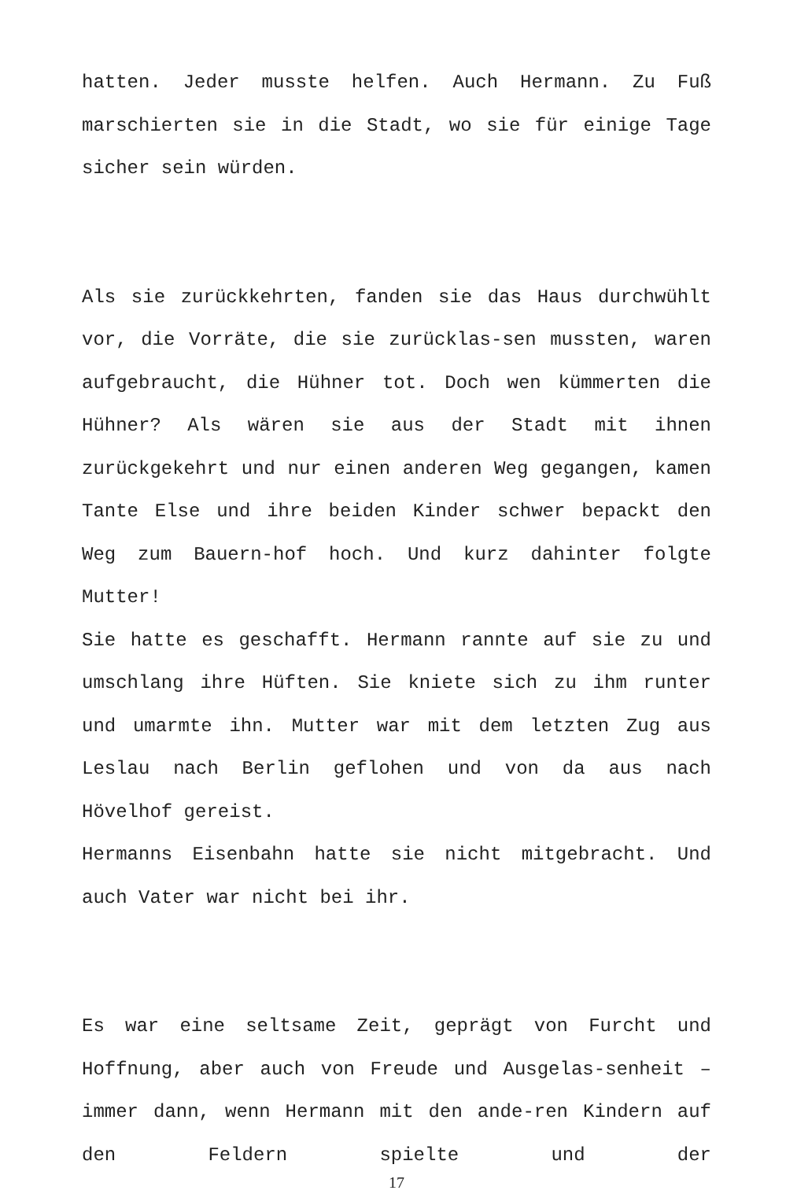hatten. Jeder musste helfen. Auch Hermann. Zu Fuß marschierten sie in die Stadt, wo sie für einige Tage sicher sein würden.
Als sie zurückkehrten, fanden sie das Haus durchwühlt vor, die Vorräte, die sie zurücklas-sen mussten, waren aufgebraucht, die Hühner tot. Doch wen kümmerten die Hühner? Als wären sie aus der Stadt mit ihnen zurückgekehrt und nur einen anderen Weg gegangen, kamen Tante Else und ihre beiden Kinder schwer bepackt den Weg zum Bauern-hof hoch. Und kurz dahinter folgte Mutter!
Sie hatte es geschafft. Hermann rannte auf sie zu und umschlang ihre Hüften. Sie kniete sich zu ihm runter und umarmte ihn. Mutter war mit dem letzten Zug aus Leslau nach Berlin geflohen und von da aus nach Hövelhof gereist.
Hermanns Eisenbahn hatte sie nicht mitgebracht. Und auch Vater war nicht bei ihr.
Es war eine seltsame Zeit, geprägt von Furcht und Hoffnung, aber auch von Freude und Ausgelas-senheit – immer dann, wenn Hermann mit den ande-ren Kindern auf den Feldern spielte und der
17